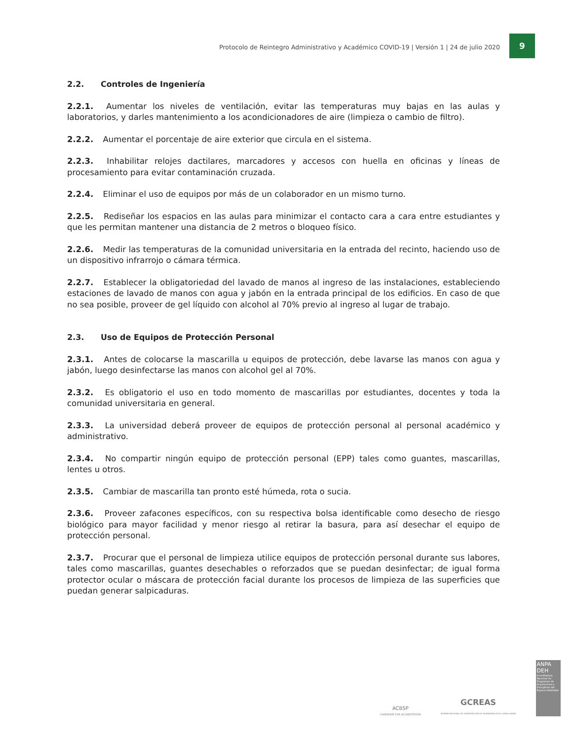Protocolo de Reintegro Administrativo y Académico COVID-19 | Versión 1 | 24 de julio 2020
9
2.2. Controles de Ingeniería
2.2.1. Aumentar los niveles de ventilación, evitar las temperaturas muy bajas en las aulas y laboratorios, y darles mantenimiento a los acondicionadores de aire (limpieza o cambio de filtro).
2.2.2. Aumentar el porcentaje de aire exterior que circula en el sistema.
2.2.3. Inhabilitar relojes dactilares, marcadores y accesos con huella en oficinas y líneas de procesamiento para evitar contaminación cruzada.
2.2.4. Eliminar el uso de equipos por más de un colaborador en un mismo turno.
2.2.5. Rediseñar los espacios en las aulas para minimizar el contacto cara a cara entre estudiantes y que les permitan mantener una distancia de 2 metros o bloqueo físico.
2.2.6. Medir las temperaturas de la comunidad universitaria en la entrada del recinto, haciendo uso de un dispositivo infrarrojo o cámara térmica.
2.2.7. Establecer la obligatoriedad del lavado de manos al ingreso de las instalaciones, estableciendo estaciones de lavado de manos con agua y jabón en la entrada principal de los edificios. En caso de que no sea posible, proveer de gel líquido con alcohol al 70% previo al ingreso al lugar de trabajo.
2.3. Uso de Equipos de Protección Personal
2.3.1. Antes de colocarse la mascarilla u equipos de protección, debe lavarse las manos con agua y jabón, luego desinfectarse las manos con alcohol gel al 70%.
2.3.2. Es obligatorio el uso en todo momento de mascarillas por estudiantes, docentes y toda la comunidad universitaria en general.
2.3.3. La universidad deberá proveer de equipos de protección personal al personal académico y administrativo.
2.3.4. No compartir ningún equipo de protección personal (EPP) tales como guantes, mascarillas, lentes u otros.
2.3.5. Cambiar de mascarilla tan pronto esté húmeda, rota o sucia.
2.3.6. Proveer zafacones específicos, con su respectiva bolsa identificable como desecho de riesgo biológico para mayor facilidad y menor riesgo al retirar la basura, para así desechar el equipo de protección personal.
2.3.7. Procurar que el personal de limpieza utilice equipos de protección personal durante sus labores, tales como mascarillas, guantes desechables o reforzados que se puedan desinfectar; de igual forma protector ocular o máscara de protección facial durante los procesos de limpieza de las superficies que puedan generar salpicaduras.
ACBSP
CANDIDATE FOR ACCREDITATION
GCREAS
SISTEMA REGIONAL DE ACREDITACIÓN DE INGENIERÍAS EN EL GRAN CARIBE
ANPA
DEH
Acreditadora Nacional de Programas de Arquitectura y Disciplinas del Espacio Habitable